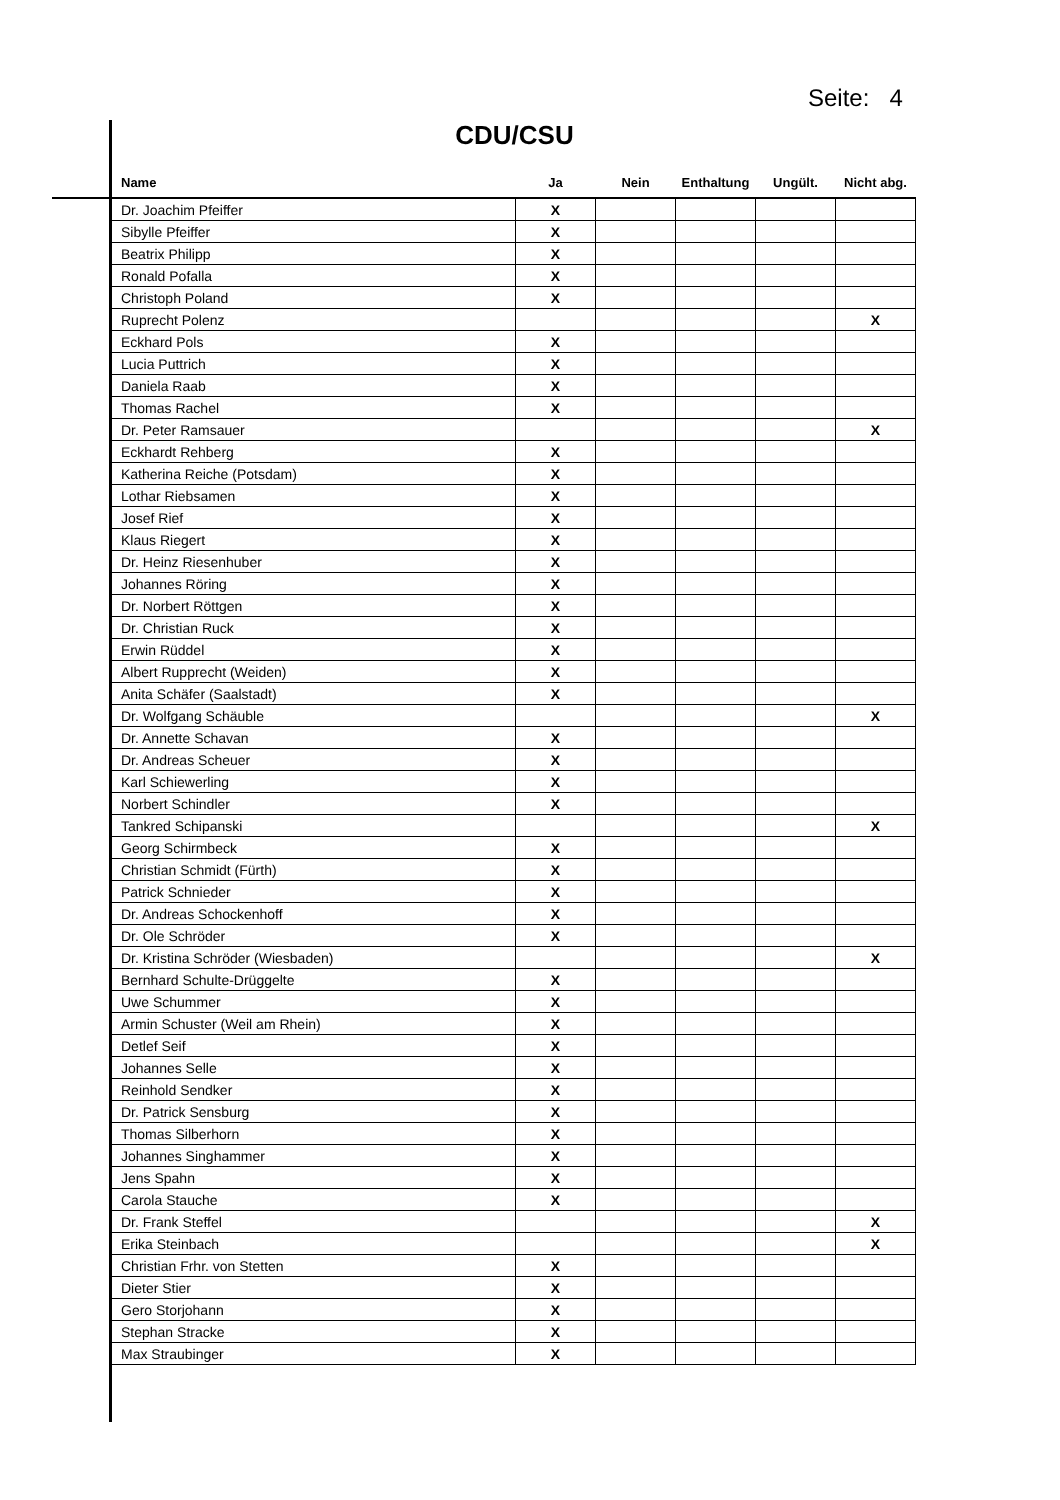Seite: 4
CDU/CSU
| Name | Ja | Nein | Enthaltung | Ungült. | Nicht abg. |
| --- | --- | --- | --- | --- | --- |
| Dr. Joachim Pfeiffer | X | | | | |
| Sibylle Pfeiffer | X | | | | |
| Beatrix Philipp | X | | | | |
| Ronald Pofalla | X | | | | |
| Christoph Poland | X | | | | |
| Ruprecht Polenz | | | | | X |
| Eckhard Pols | X | | | | |
| Lucia Puttrich | X | | | | |
| Daniela Raab | X | | | | |
| Thomas Rachel | X | | | | |
| Dr. Peter Ramsauer | | | | | X |
| Eckhardt Rehberg | X | | | | |
| Katherina Reiche (Potsdam) | X | | | | |
| Lothar Riebsamen | X | | | | |
| Josef Rief | X | | | | |
| Klaus Riegert | X | | | | |
| Dr. Heinz Riesenhuber | X | | | | |
| Johannes Röring | X | | | | |
| Dr. Norbert Röttgen | X | | | | |
| Dr. Christian Ruck | X | | | | |
| Erwin Rüddel | X | | | | |
| Albert Rupprecht (Weiden) | X | | | | |
| Anita Schäfer (Saalstadt) | X | | | | |
| Dr. Wolfgang Schäuble | | | | | X |
| Dr. Annette Schavan | X | | | | |
| Dr. Andreas Scheuer | X | | | | |
| Karl Schiewerling | X | | | | |
| Norbert Schindler | X | | | | |
| Tankred Schipanski | | | | | X |
| Georg Schirmbeck | X | | | | |
| Christian Schmidt (Fürth) | X | | | | |
| Patrick Schnieder | X | | | | |
| Dr. Andreas Schockenhoff | X | | | | |
| Dr. Ole Schröder | X | | | | |
| Dr. Kristina Schröder (Wiesbaden) | | | | | X |
| Bernhard Schulte-Drüggelte | X | | | | |
| Uwe Schummer | X | | | | |
| Armin Schuster (Weil am Rhein) | X | | | | |
| Detlef Seif | X | | | | |
| Johannes Selle | X | | | | |
| Reinhold Sendker | X | | | | |
| Dr. Patrick Sensburg | X | | | | |
| Thomas Silberhorn | X | | | | |
| Johannes Singhammer | X | | | | |
| Jens Spahn | X | | | | |
| Carola Stauche | X | | | | |
| Dr. Frank Steffel | | | | | X |
| Erika Steinbach | | | | | X |
| Christian Frhr. von Stetten | X | | | | |
| Dieter Stier | X | | | | |
| Gero Storjohann | X | | | | |
| Stephan Stracke | X | | | | |
| Max Straubinger | X | | | | |